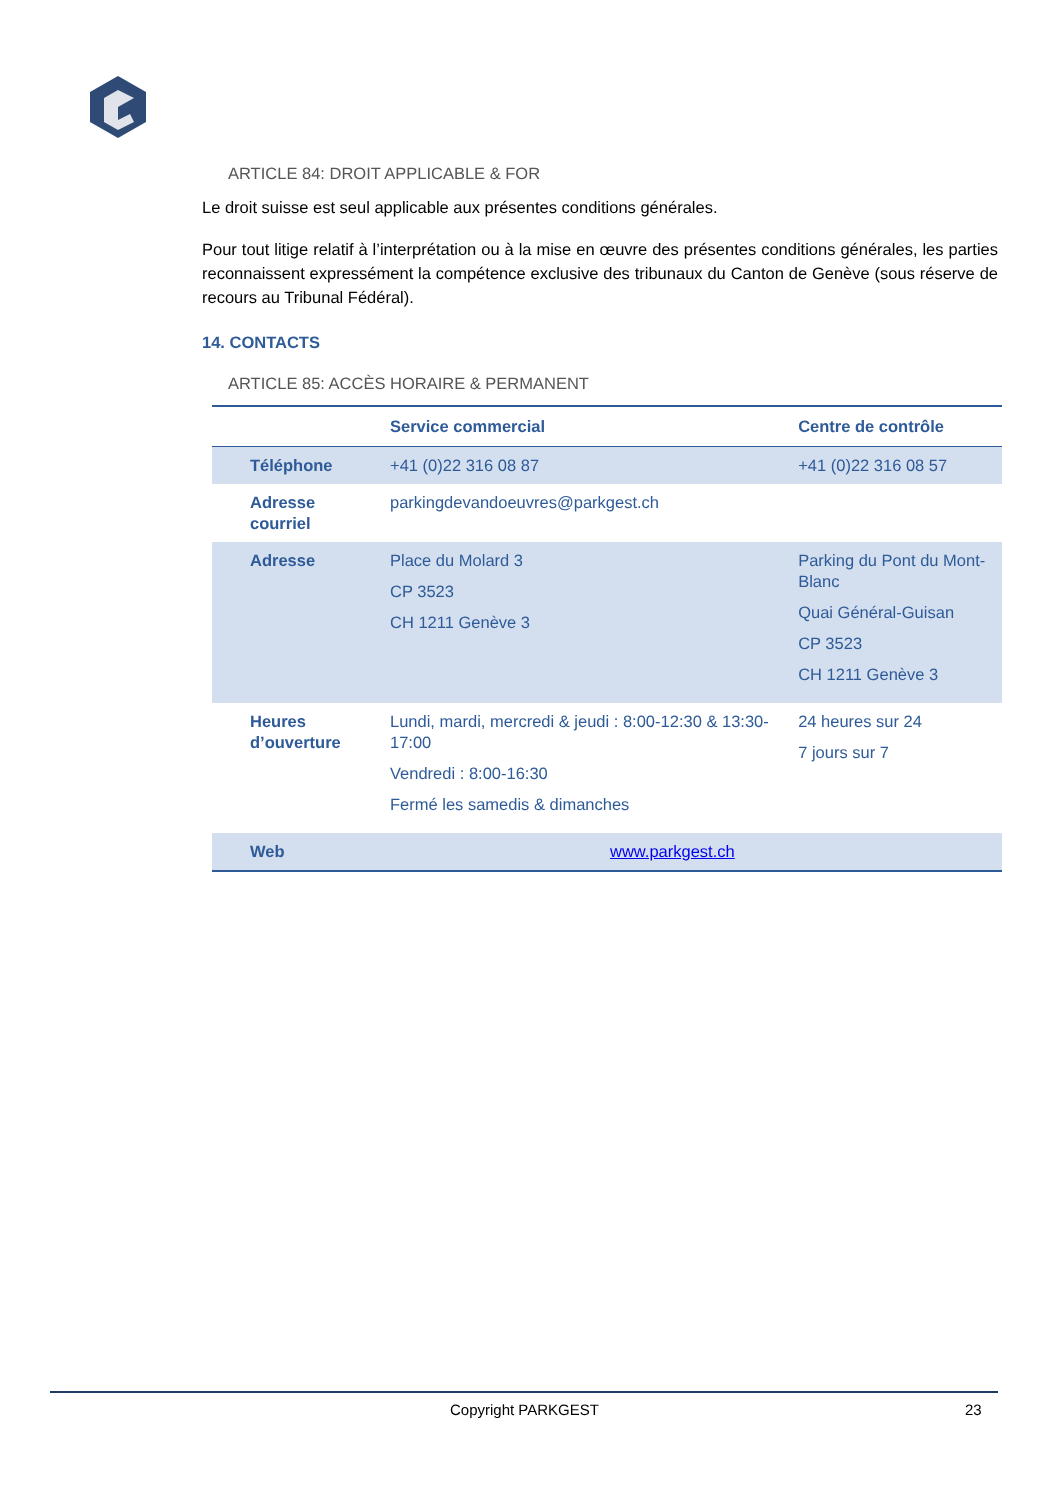ARTICLE 84: DROIT APPLICABLE & FOR
Le droit suisse est seul applicable aux présentes conditions générales.
Pour tout litige relatif à l’interprétation ou à la mise en œuvre des présentes conditions générales, les parties reconnaissent expressément la compétence exclusive des tribunaux du Canton de Genève (sous réserve de recours au Tribunal Fédéral).
14. CONTACTS
ARTICLE 85: ACCÈS HORAIRE & PERMANENT
| | Service commercial | Centre de contrôle |
| --- | --- | --- |
| Téléphone | +41 (0)22 316 08 87 | +41 (0)22 316 08 57 |
| Adresse courriel | parkingdevandoeuvres@parkgest.ch | |
| Adresse | Place du Molard 3 CP 3523 CH 1211 Genève 3 | Parking du Pont du Mont-Blanc Quai Général-Guisan CP 3523 CH 1211 Genève 3 |
| Heures d’ouverture | Lundi, mardi, mercredi & jeudi : 8:00-12:30 & 13:30-17:00 Vendredi : 8:00-16:30 Fermé les samedis & dimanches | 24 heures sur 24 7 jours sur 7 |
| Web | www.parkgest.ch | |
Copyright PARKGEST 23